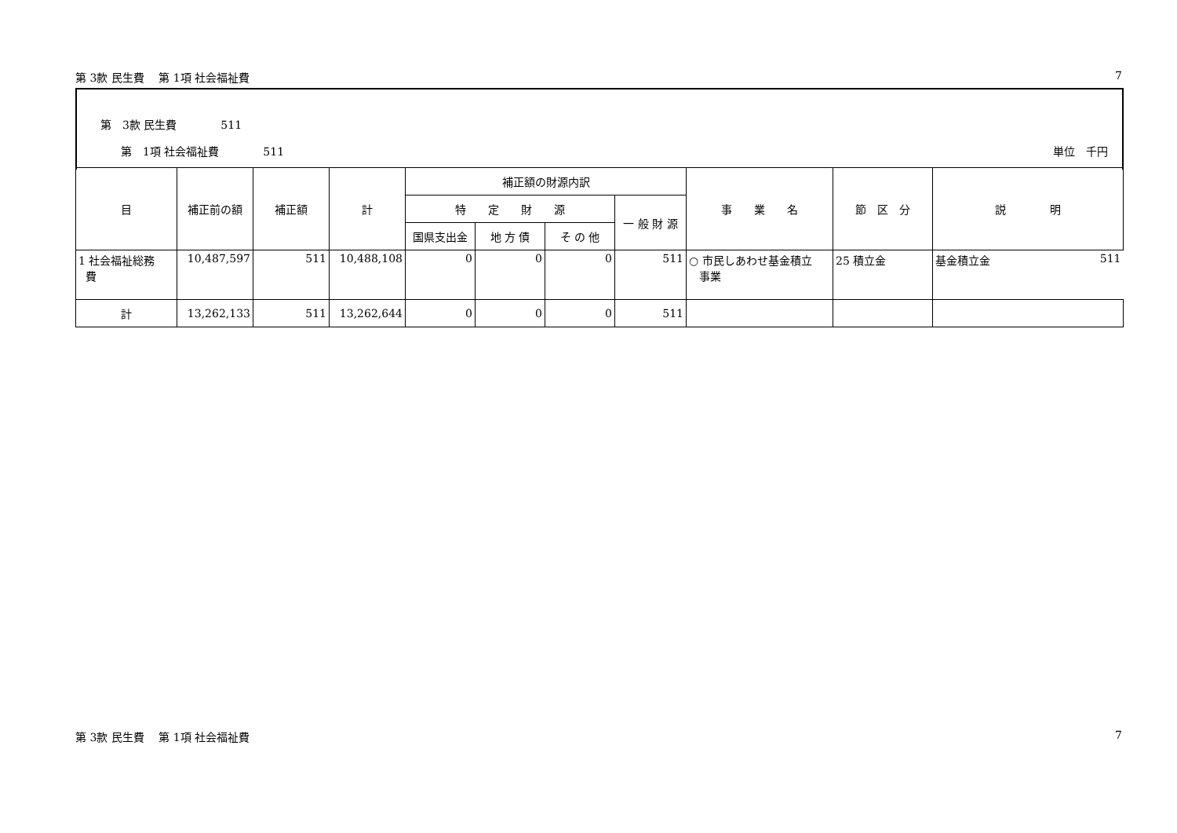第 3款 民生費　 第 1項 社会福祉費 7
第　3款 民生費　　　　511
第　1項 社会福祉費　　　　511 単位　千円
| 目 | 補正前の額 | 補正額 | 計 | 補正額の財源内訳 | | | | 事 業 名 | 節 区 分 | 説 明 |
| --- | --- | --- | --- | --- | --- | --- | --- | --- | --- | --- |
| | | | | 特 定 財 源 | | | 一 般 財 源 | | | |
| | | | | 国県支出金 | 地 方 債 | そ の 他 | | | | |
| 1 社会福祉総務 費 | 10,487,597 | 511 | 10,488,108 | 0 | 0 | 0 | 511 | ○ 市民しあわせ基金積立 事業 | 25 積立金 | 基金積立金 511 |
| 計 | 13,262,133 | 511 | 13,262,644 | 0 | 0 | 0 | 511 | | | |
第 3款 民生費　 第 1項 社会福祉費 7